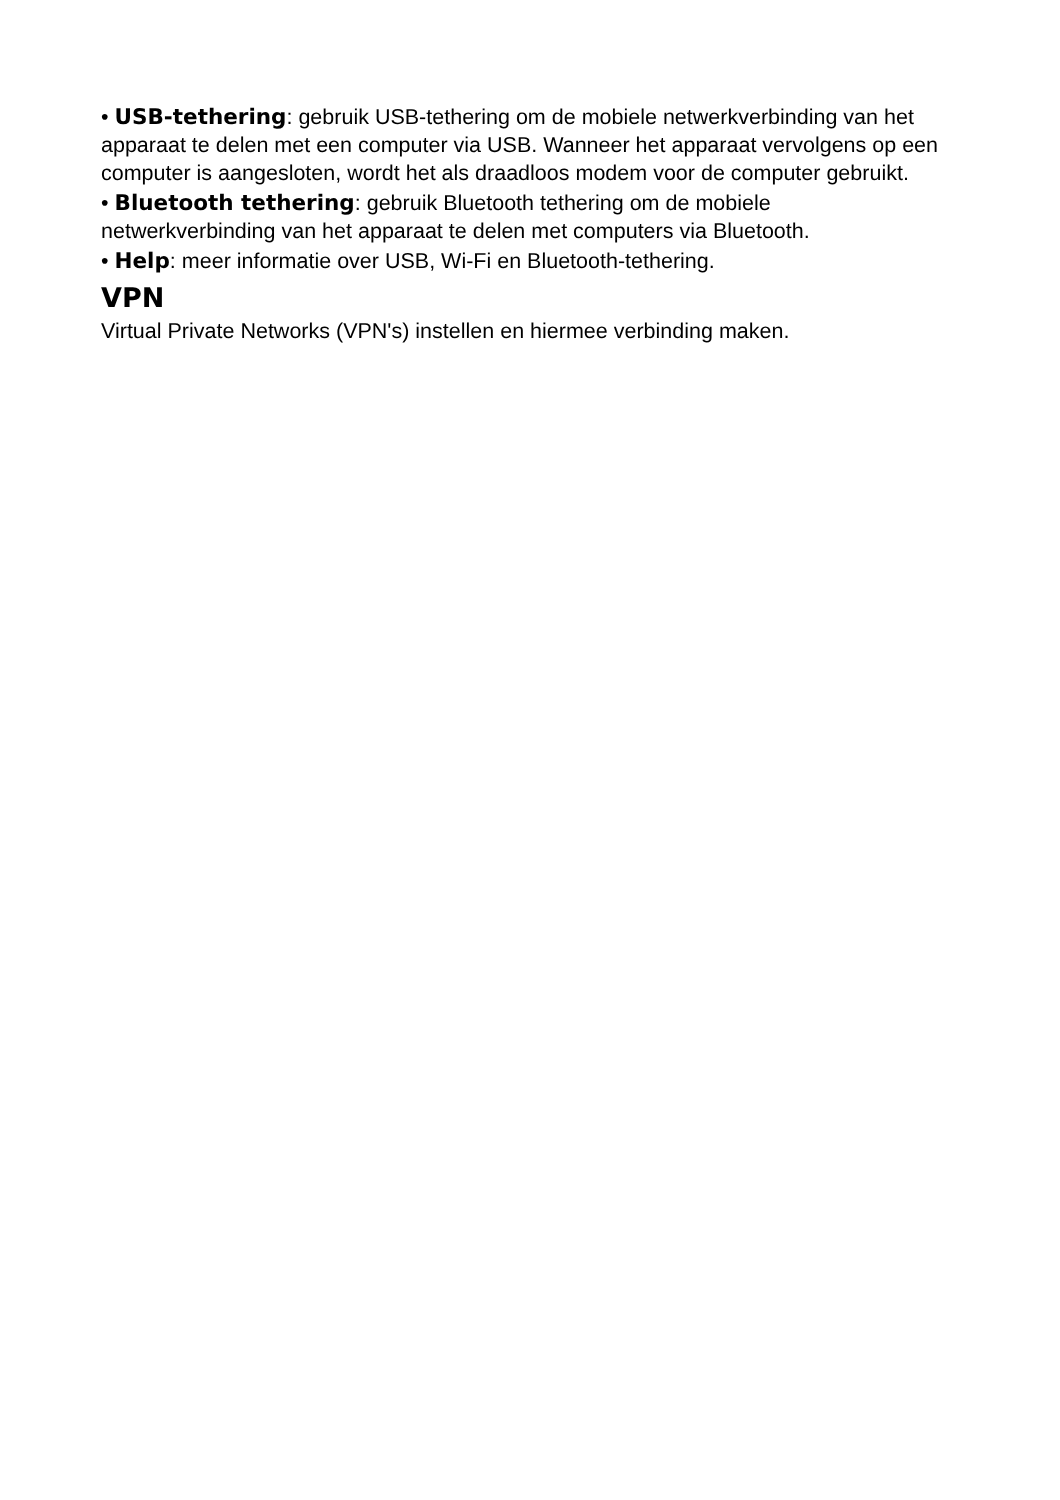• USB-tethering: gebruik USB-tethering om de mobiele netwerkverbinding van het apparaat te delen met een computer via USB. Wanneer het apparaat vervolgens op een computer is aangesloten, wordt het als draadloos modem voor de computer gebruikt.
• Bluetooth tethering: gebruik Bluetooth tethering om de mobiele netwerkverbinding van het apparaat te delen met computers via Bluetooth.
• Help: meer informatie over USB, Wi-Fi en Bluetooth-tethering.
VPN
Virtual Private Networks (VPN's) instellen en hiermee verbinding maken.